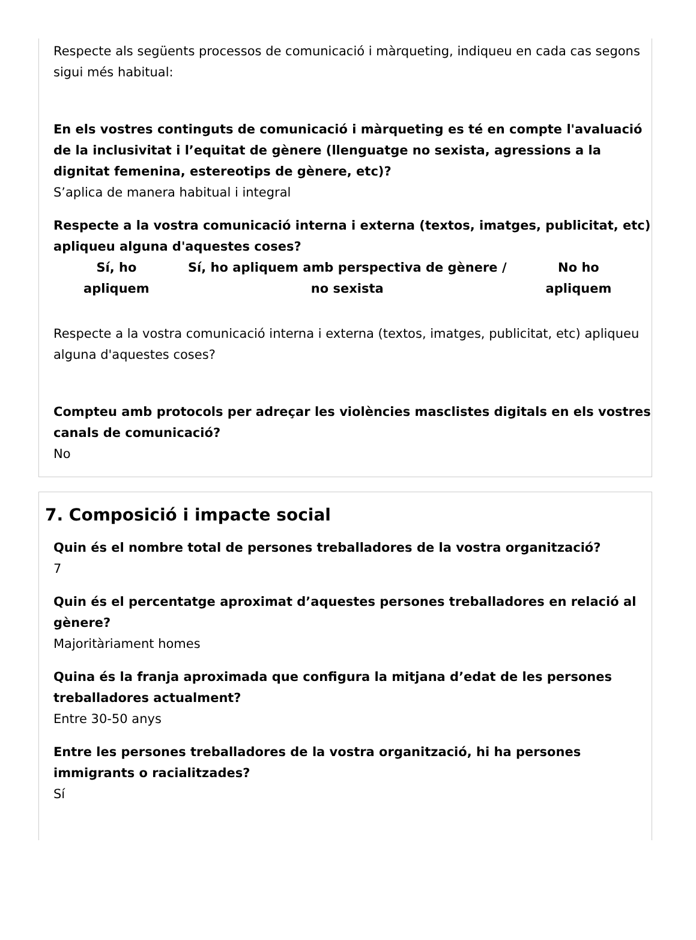Respecte als següents processos de comunicació i màrqueting, indiqueu en cada cas segons sigui més habitual:
En els vostres continguts de comunicació i màrqueting es té en compte l'avaluació de la inclusivitat i l’equitat de gènere (llenguatge no sexista, agressions a la dignitat femenina, estereotips de gènere, etc)?
S’aplica de manera habitual i integral
Respecte a la vostra comunicació interna i externa (textos, imatges, publicitat, etc) apliqueu alguna d'aquestes coses?
| Sí, ho apliquem | Sí, ho apliquem amb perspectiva de gènere / no sexista | No ho apliquem |
| --- | --- | --- |
Respecte a la vostra comunicació interna i externa (textos, imatges, publicitat, etc) apliqueu alguna d'aquestes coses?
Compteu amb protocols per adreçar les violències masclistes digitals en els vostres canals de comunicació?
No
7. Composició i impacte social
Quin és el nombre total de persones treballadores de la vostra organització?
7
Quin és el percentatge aproximat d’aquestes persones treballadores en relació al gènere?
Majoritàriament homes
Quina és la franja aproximada que configura la mitjana d’edat de les persones treballadores actualment?
Entre 30-50 anys
Entre les persones treballadores de la vostra organització, hi ha persones immigrants o racialitzades?
Sí